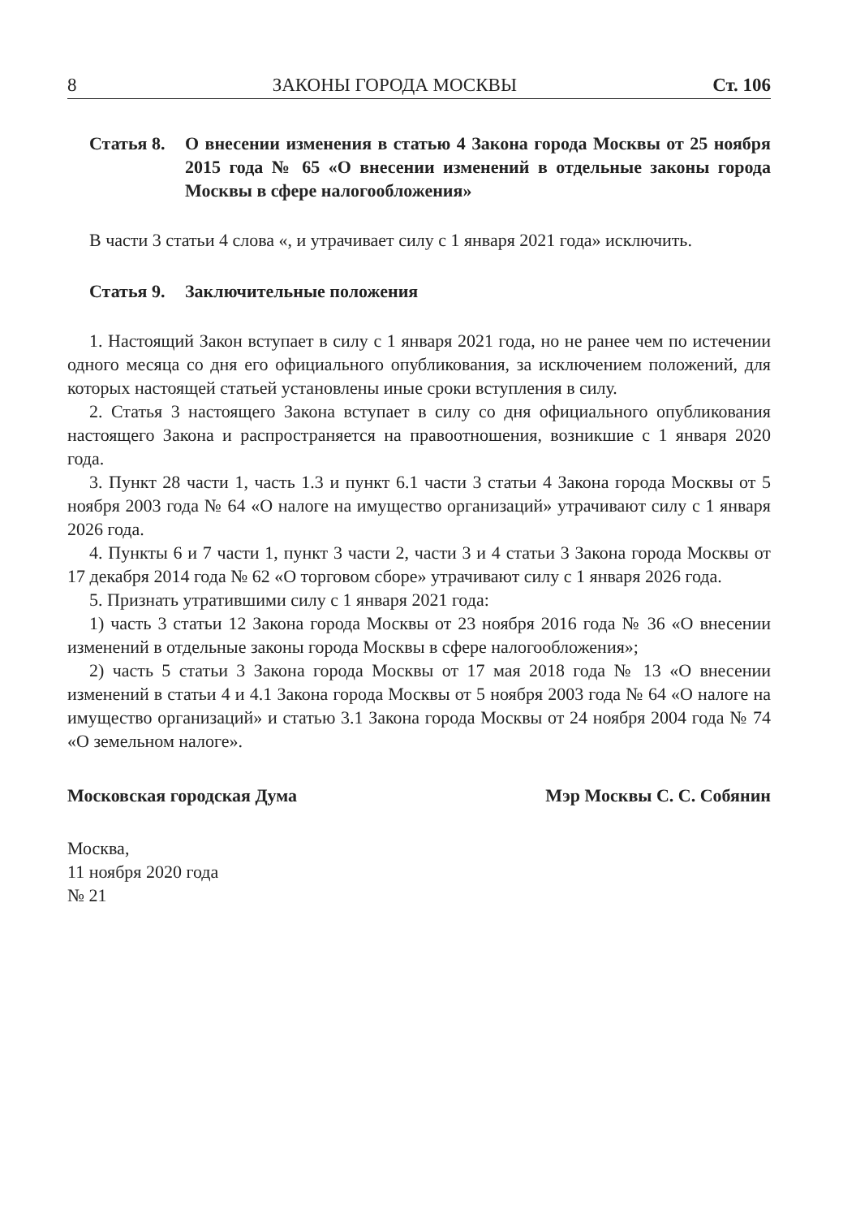8 ЗАКОНЫ ГОРОДА МОСКВЫ Ст. 106
Статья 8. О внесении изменения в статью 4 Закона города Москвы от 25 ноября 2015 года № 65 «О внесении изменений в отдельные законы города Москвы в сфере налогообложения»
В части 3 статьи 4 слова «, и утрачивает силу с 1 января 2021 года» исключить.
Статья 9. Заключительные положения
1. Настоящий Закон вступает в силу с 1 января 2021 года, но не ранее чем по истечении одного месяца со дня его официального опубликования, за исключением положений, для которых настоящей статьей установлены иные сроки вступления в силу.
2. Статья 3 настоящего Закона вступает в силу со дня официального опубликования настоящего Закона и распространяется на правоотношения, возникшие с 1 января 2020 года.
3. Пункт 28 части 1, часть 1.3 и пункт 6.1 части 3 статьи 4 Закона города Москвы от 5 ноября 2003 года № 64 «О налоге на имущество организаций» утрачивают силу с 1 января 2026 года.
4. Пункты 6 и 7 части 1, пункт 3 части 2, части 3 и 4 статьи 3 Закона города Москвы от 17 декабря 2014 года № 62 «О торговом сборе» утрачивают силу с 1 января 2026 года.
5. Признать утратившими силу с 1 января 2021 года:
1) часть 3 статьи 12 Закона города Москвы от 23 ноября 2016 года № 36 «О внесении изменений в отдельные законы города Москвы в сфере налогообложения»;
2) часть 5 статьи 3 Закона города Москвы от 17 мая 2018 года № 13 «О внесении изменений в статьи 4 и 4.1 Закона города Москвы от 5 ноября 2003 года № 64 «О налоге на имущество организаций» и статью 3.1 Закона города Москвы от 24 ноября 2004 года № 74 «О земельном налоге».
Московская городская Дума Мэр Москвы С. С. Собянин
Москва,
11 ноября 2020 года
№ 21